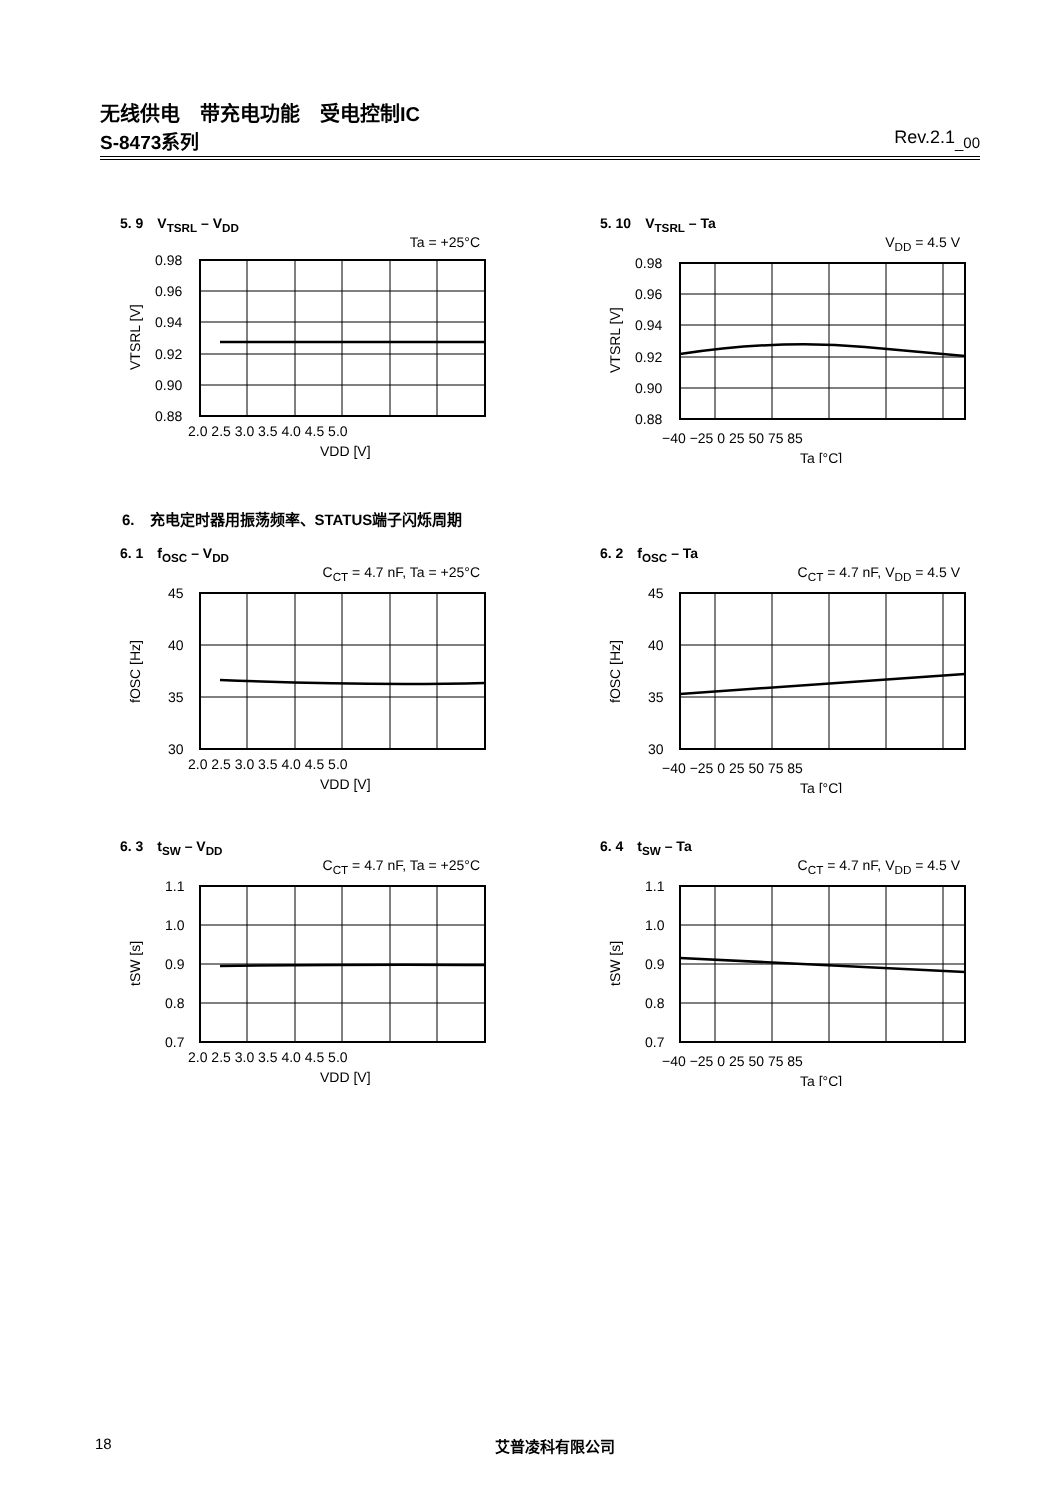无线供电　带充电功能　受电控制IC
S-8473系列 Rev.2.1<sub>_00</sub>
5. 9　V<sub>TSRL</sub> – V<sub>DD</sub>
Ta = +25°C
0.98
0.96
0.94
0.92
0.90
0.88
2.0 2.5 3.0 3.5 4.0 4.5 5.0
VDD [V]
VTSRL [V]
5. 10　V<sub>TSRL</sub> – Ta
V<sub>DD</sub> = 4.5 V
0.98
0.96
0.94
0.92
0.90
0.88
−40 −25 0 25 50 75 85
Ta [°C]
VTSRL [V]
6.　充电定时器用振荡频率、STATUS端子闪烁周期
6. 1　f<sub>OSC</sub> – V<sub>DD</sub>
C<sub>CT</sub> = 4.7 nF, Ta = +25°C
45
40
35
30
2.0 2.5 3.0 3.5 4.0 4.5 5.0
VDD [V]
fOSC [Hz]
6. 2　f<sub>OSC</sub> – Ta
C<sub>CT</sub> = 4.7 nF, V<sub>DD</sub> = 4.5 V
45
40
35
30
−40 −25 0 25 50 75 85
Ta [°C]
fOSC [Hz]
6. 3　t<sub>SW</sub> – V<sub>DD</sub>
C<sub>CT</sub> = 4.7 nF, Ta = +25°C
1.1
1.0
0.9
0.8
0.7
2.0 2.5 3.0 3.5 4.0 4.5 5.0
VDD [V]
tSW [s]
6. 4　t<sub>SW</sub> – Ta
C<sub>CT</sub> = 4.7 nF, V<sub>DD</sub> = 4.5 V
1.1
1.0
0.9
0.8
0.7
−40 −25 0 25 50 75 85
Ta [°C]
tSW [s]
18 艾普凌科有限公司